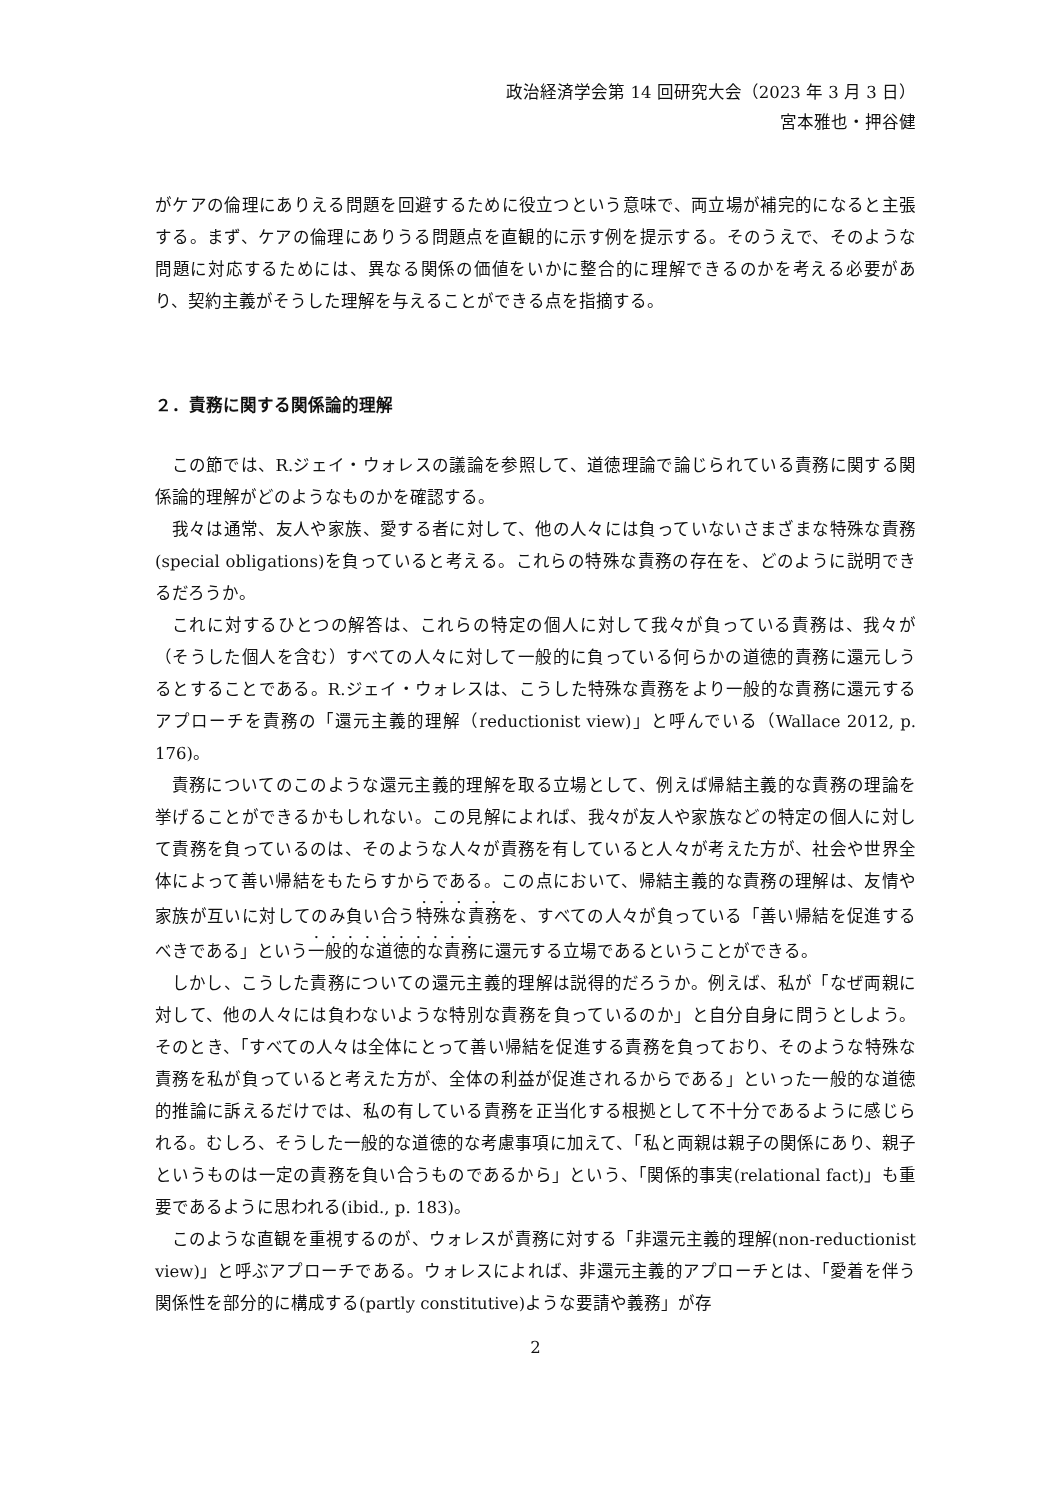政治経済学会第 14 回研究大会（2023 年 3 月 3 日）
宮本雅也・押谷健
がケアの倫理にありえる問題を回避するために役立つという意味で、両立場が補完的になると主張する。まず、ケアの倫理にありうる問題点を直観的に示す例を提示する。そのうえで、そのような問題に対応するためには、異なる関係の価値をいかに整合的に理解できるのかを考える必要があり、契約主義がそうした理解を与えることができる点を指摘する。
２．責務に関する関係論的理解
この節では、R.ジェイ・ウォレスの議論を参照して、道徳理論で論じられている責務に関する関係論的理解がどのようなものかを確認する。
我々は通常、友人や家族、愛する者に対して、他の人々には負っていないさまざまな特殊な責務(special obligations)を負っていると考える。これらの特殊な責務の存在を、どのように説明できるだろうか。
これに対するひとつの解答は、これらの特定の個人に対して我々が負っている責務は、我々が（そうした個人を含む）すべての人々に対して一般的に負っている何らかの道徳的責務に還元しうるとすることである。R.ジェイ・ウォレスは、こうした特殊な責務をより一般的な責務に還元するアプローチを責務の「還元主義的理解（reductionist view)」と呼んでいる（Wallace 2012, p. 176)。
責務についてのこのような還元主義的理解を取る立場として、例えば帰結主義的な責務の理論を挙げることができるかもしれない。この見解によれば、我々が友人や家族などの特定の個人に対して責務を負っているのは、そのような人々が責務を有していると人々が考えた方が、社会や世界全体によって善い帰結をもたらすからである。この点において、帰結主義的な責務の理解は、友情や家族が互いに対してのみ負い合う特殊な責務を、すべての人々が負っている「善い帰結を促進するべきである」という一般的な道徳的な責務に還元する立場であるということができる。
しかし、こうした責務についての還元主義的理解は説得的だろうか。例えば、私が「なぜ両親に対して、他の人々には負わないような特別な責務を負っているのか」と自分自身に問うとしよう。そのとき、「すべての人々は全体にとって善い帰結を促進する責務を負っており、そのような特殊な責務を私が負っていると考えた方が、全体の利益が促進されるからである」といった一般的な道徳的推論に訴えるだけでは、私の有している責務を正当化する根拠として不十分であるように感じられる。むしろ、そうした一般的な道徳的な考慮事項に加えて、「私と両親は親子の関係にあり、親子というものは一定の責務を負い合うものであるから」という、「関係的事実(relational fact)」も重要であるように思われる(ibid., p. 183)。
このような直観を重視するのが、ウォレスが責務に対する「非還元主義的理解(non-reductionist view)」と呼ぶアプローチである。ウォレスによれば、非還元主義的アプローチとは、「愛着を伴う関係性を部分的に構成する(partly constitutive)ような要請や義務」が存
2